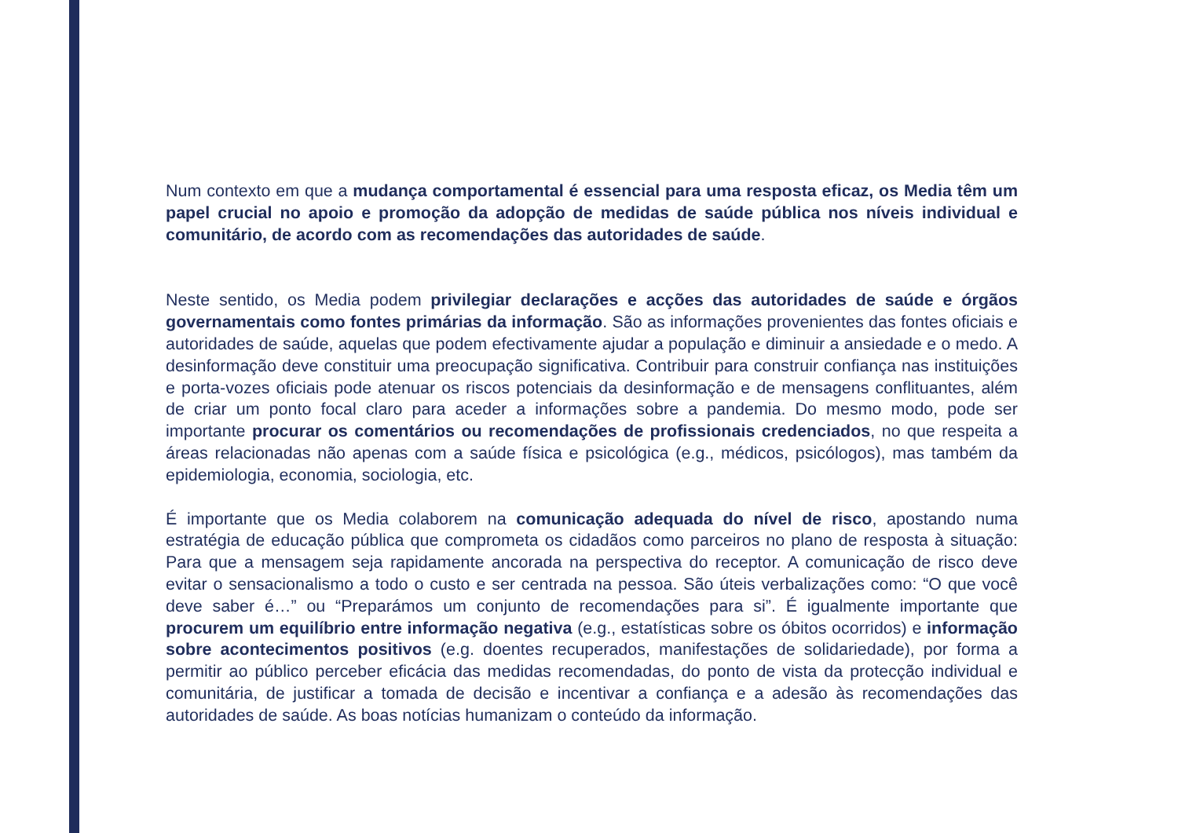Num contexto em que a mudança comportamental é essencial para uma resposta eficaz, os Media têm um papel crucial no apoio e promoção da adopção de medidas de saúde pública nos níveis individual e comunitário, de acordo com as recomendações das autoridades de saúde.
Neste sentido, os Media podem privilegiar declarações e acções das autoridades de saúde e órgãos governamentais como fontes primárias da informação. São as informações provenientes das fontes oficiais e autoridades de saúde, aquelas que podem efectivamente ajudar a população e diminuir a ansiedade e o medo. A desinformação deve constituir uma preocupação significativa. Contribuir para construir confiança nas instituições e porta-vozes oficiais pode atenuar os riscos potenciais da desinformação e de mensagens conflituantes, além de criar um ponto focal claro para aceder a informações sobre a pandemia. Do mesmo modo, pode ser importante procurar os comentários ou recomendações de profissionais credenciados, no que respeita a áreas relacionadas não apenas com a saúde física e psicológica (e.g., médicos, psicólogos), mas também da epidemiologia, economia, sociologia, etc.
É importante que os Media colaborem na comunicação adequada do nível de risco, apostando numa estratégia de educação pública que comprometa os cidadãos como parceiros no plano de resposta à situação: Para que a mensagem seja rapidamente ancorada na perspectiva do receptor. A comunicação de risco deve evitar o sensacionalismo a todo o custo e ser centrada na pessoa. São úteis verbalizações como: “O que você deve saber é…” ou “Preparámos um conjunto de recomendações para si”. É igualmente importante que procurem um equilíbrio entre informação negativa (e.g., estatísticas sobre os óbitos ocorridos) e informação sobre acontecimentos positivos (e.g. doentes recuperados, manifestações de solidariedade), por forma a permitir ao público perceber eficácia das medidas recomendadas, do ponto de vista da protecção individual e comunitária, de justificar a tomada de decisão e incentivar a confiança e a adesão às recomendações das autoridades de saúde. As boas notícias humanizam o conteúdo da informação.